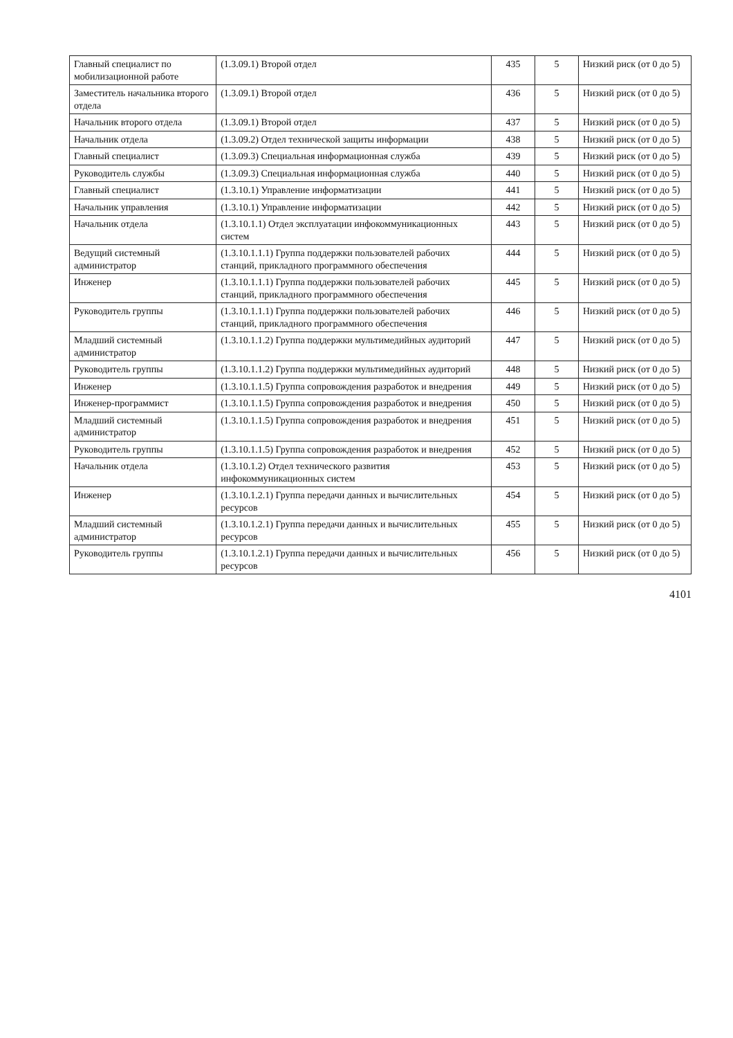| Главный специалист по мобилизационной работе | (1.3.09.1) Второй отдел | 435 | 5 | Низкий риск (от 0 до 5) |
| Заместитель начальника второго отдела | (1.3.09.1) Второй отдел | 436 | 5 | Низкий риск (от 0 до 5) |
| Начальник второго отдела | (1.3.09.1) Второй отдел | 437 | 5 | Низкий риск (от 0 до 5) |
| Начальник отдела | (1.3.09.2) Отдел технической защиты информации | 438 | 5 | Низкий риск (от 0 до 5) |
| Главный специалист | (1.3.09.3) Специальная информационная служба | 439 | 5 | Низкий риск (от 0 до 5) |
| Руководитель службы | (1.3.09.3) Специальная информационная служба | 440 | 5 | Низкий риск (от 0 до 5) |
| Главный специалист | (1.3.10.1) Управление информатизации | 441 | 5 | Низкий риск (от 0 до 5) |
| Начальник управления | (1.3.10.1) Управление информатизации | 442 | 5 | Низкий риск (от 0 до 5) |
| Начальник отдела | (1.3.10.1.1) Отдел эксплуатации инфокоммуникационных систем | 443 | 5 | Низкий риск (от 0 до 5) |
| Ведущий системный администратор | (1.3.10.1.1.1) Группа поддержки пользователей рабочих станций, прикладного программного обеспечения | 444 | 5 | Низкий риск (от 0 до 5) |
| Инженер | (1.3.10.1.1.1) Группа поддержки пользователей рабочих станций, прикладного программного обеспечения | 445 | 5 | Низкий риск (от 0 до 5) |
| Руководитель группы | (1.3.10.1.1.1) Группа поддержки пользователей рабочих станций, прикладного программного обеспечения | 446 | 5 | Низкий риск (от 0 до 5) |
| Младший системный администратор | (1.3.10.1.1.2) Группа поддержки мультимедийных аудиторий | 447 | 5 | Низкий риск (от 0 до 5) |
| Руководитель группы | (1.3.10.1.1.2) Группа поддержки мультимедийных аудиторий | 448 | 5 | Низкий риск (от 0 до 5) |
| Инженер | (1.3.10.1.1.5) Группа сопровождения разработок и внедрения | 449 | 5 | Низкий риск (от 0 до 5) |
| Инженер-программист | (1.3.10.1.1.5) Группа сопровождения разработок и внедрения | 450 | 5 | Низкий риск (от 0 до 5) |
| Младший системный администратор | (1.3.10.1.1.5) Группа сопровождения разработок и внедрения | 451 | 5 | Низкий риск (от 0 до 5) |
| Руководитель группы | (1.3.10.1.1.5) Группа сопровождения разработок и внедрения | 452 | 5 | Низкий риск (от 0 до 5) |
| Начальник отдела | (1.3.10.1.2) Отдел технического развития инфокоммуникационных систем | 453 | 5 | Низкий риск (от 0 до 5) |
| Инженер | (1.3.10.1.2.1) Группа передачи данных и вычислительных ресурсов | 454 | 5 | Низкий риск (от 0 до 5) |
| Младший системный администратор | (1.3.10.1.2.1) Группа передачи данных и вычислительных ресурсов | 455 | 5 | Низкий риск (от 0 до 5) |
| Руководитель группы | (1.3.10.1.2.1) Группа передачи данных и вычислительных ресурсов | 456 | 5 | Низкий риск (от 0 до 5) |
4101